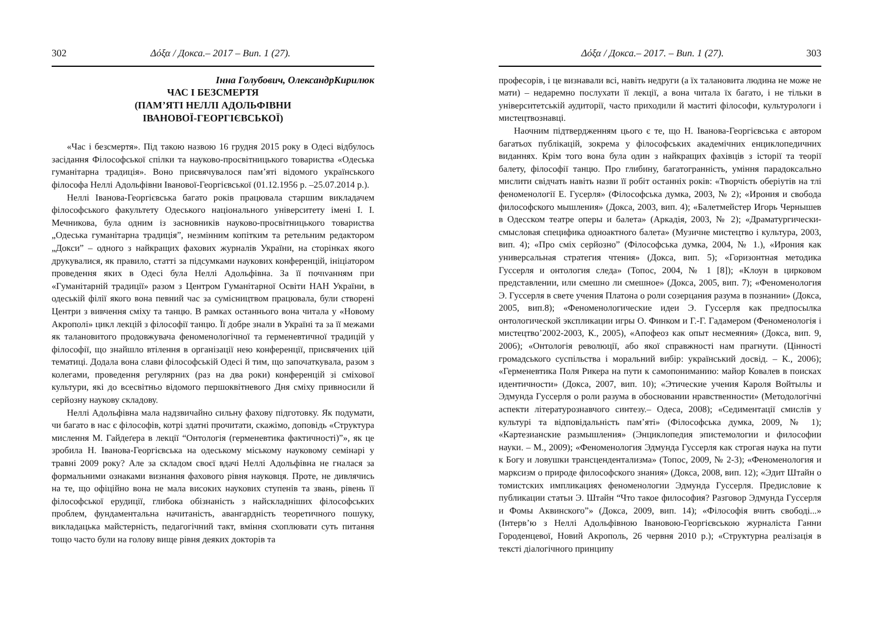302 Δόξα / Докса.– 2017 – Вип. 1 (27).
Інна Голубович, ОлександрКирилюк
ЧАС І БЕЗСМЕРТЯ
(ПАМ’ЯТІ НЕЛЛІ АДОЛЬФІВНИ
ІВАНОВОЇ-ГЕОРГІЄВСЬКОЇ)
«Час і безсмертя». Під такою назвою 16 грудня 2015 року в Одесі відбулось засідання Філософської спілки та науково-просвітницького товариства «Одеська гуманітарна традиція». Воно присвячувалося пам’яті відомого українського філософа Неллі Адольфівни Іванової-Георгієвської (01.12.1956 р. –25.07.2014 р.).
Неллі Іванова-Георгієвська багато років працювала старшим викладачем філософського факультету Одеського національного університету імені І. І. Мечникова, була одним із засновників науково-просвітницького товариства „Одеська гуманітарна традиція”, незмінним копітким та ретельним редактором „Докси” – одного з найкращих фахових журналів України, на сторінках якого друкувалися, як правило, статті за підсумками наукових конференцій, ініціатором проведення яких в Одесі була Неллі Адольфівна. За її почινанням при «Гуманітарній традиції» разом з Центром Гуманітарної Освіти НАН України, в одеській філії якого вона певний час за сумісництвом працювала, були створені Центри з вивчення сміху та танцю. В рамках останнього вона читала у «Новому Акрополі» цикл лекцій з філософії танцю. Її добре знали в Україні та за її межами як талановитого продовжувача феноменологічної та герменевтичної традицій у філософії, що знайшло втілення в організації нею конференції, присвячених цій тематиці. Додала вона слави філософській Одесі й тим, що започаткувала, разом з колегами, проведення регулярних (раз на два роки) конференцій зі сміхової культури, які до всесвітньо відомого першоквітневого Дня сміху привносили й серйозну наукову складову.
Неллі Адольфівна мала надзвичайно сильну фахову підготовку. Як подумати, чи багато в нас є філософів, котрі здатні прочитати, скажімо, доповідь «Структура мислення М. Гайдеґера в лекції “Онтологія (герменевтика фактичності)”», як це зробила Н. Іванова-Георгієвська на одеському міському науковому семінарі у травні 2009 року? Але за складом своєї вдачі Неллі Адольфівна не гналася за формальними ознаками визнання фахового рівня науковця. Проте, не дивлячись на те, що офіційно вона не мала високих наукових ступенів та звань, рівень її філософської ерудиції, глибока обізнаність з найскладніших філософських проблем, фундаментальна начитаність, авангардність теоретичного пошуку, викладацька майстерність, педагогічний такт, вміння схоплювати суть питання тощо часто були на голову вище рівня деяких докторів та
Δόξα / Докса.– 2017. – Вип. 1 (27). 303
професорів, і це визнавали всі, навіть недруги (а їх талановита людина не може не мати) – недаремно послухати її лекції, а вона читала їх багато, і не тільки в університетській аудиторії, часто приходили й маститі філософи, культурологи і мистецтвознавці.
Наочним підтвердженням цього є те, що Н. Іванова-Георгієвська є автором багатьох публікацій, зокрема у філософських академічних енциклопедичних виданнях. Крім того вона була один з найкращих фахівців з історії та теорії балету, філософії танцю. Про глибину, багатогранність, уміння парадоксально мислити свідчать навіть назви її робіт останніх років: «Творчість оберіутів на тлі феноменології Е. Гусерля» (Філософська думка, 2003, № 2); «Ирония и свобода философского мышления» (Докса, 2003, вип. 4); «Балетмейстер Игорь Чернышев в Одесском театре оперы и балета» (Аркадія, 2003, № 2); «Драматургически-смысловая специфика одноактного балета» (Музичне мистецтво і культура, 2003, вип. 4); «Про сміх серйозно” (Філософська думка, 2004, № 1.), «Ирония как универсальная стратегия чтения» (Докса, вип. 5); «Горизонтная методика Гуссерля и онтология следа» (Топос, 2004, № 1 [8]); «Клоун в цирковом представлении, или смешно ли смешное» (Докса, 2005, вип. 7); «Феноменология Э. Гуссерля в свете учения Платона о роли созерцания разума в познании» (Докса, 2005, вип.8); «Феноменологические идеи Э. Гуссерля как предпосылка онтологической экспликации игры О. Финком и Г.-Г. Гадамером (Феноменологія і мистецтво’2002-2003, К., 2005), «Апофеоз как опыт несмеяния» (Докса, вип. 9, 2006); «Онтологія революції, або якої справжності нам прагнути. (Цінності громадського суспільства і моральний вибір: український досвід. – К., 2006); «Герменевтика Поля Рикера на пути к самопониманию: майор Ковалев в поисках идентичности» (Докса, 2007, вип. 10); «Этические учения Кароля Войтылы и Эдмунда Гуссерля о роли разума в обосновании нравственности» (Методологічні аспекти літературознавчого синтезу.– Одеса, 2008); «Седиментації смислів у культурі та відповідальність пам’яті» (Філософська думка, 2009, № 1); «Картезианские размышления» (Энциклопедия эпистемологии и философии науки. – М., 2009); «Феноменология Эдмунда Гуссерля как строгая наука на пути к Богу и ловушки трансцендентализма» (Топос, 2009, № 2-3); «Феноменология и марксизм о природе философского знания» (Докса, 2008, вип. 12); «Эдит Штайн о томистских импликациях феноменологии Эдмунда Гуссерля. Предисловие к публикации статьи Э. Штайн “Что такое философия? Разговор Эдмунда Гуссерля и Фомы Аквинского”» (Докса, 2009, вип. 14); «Філософія вчить свободі...» (Інтерв’ю з Неллі Адольфівною Івановою-Георгієвською журналіста Ганни Городенцевої, Новий Акрополь, 26 червня 2010 р.); «Структурна реалізація в тексті діалогічного принципу